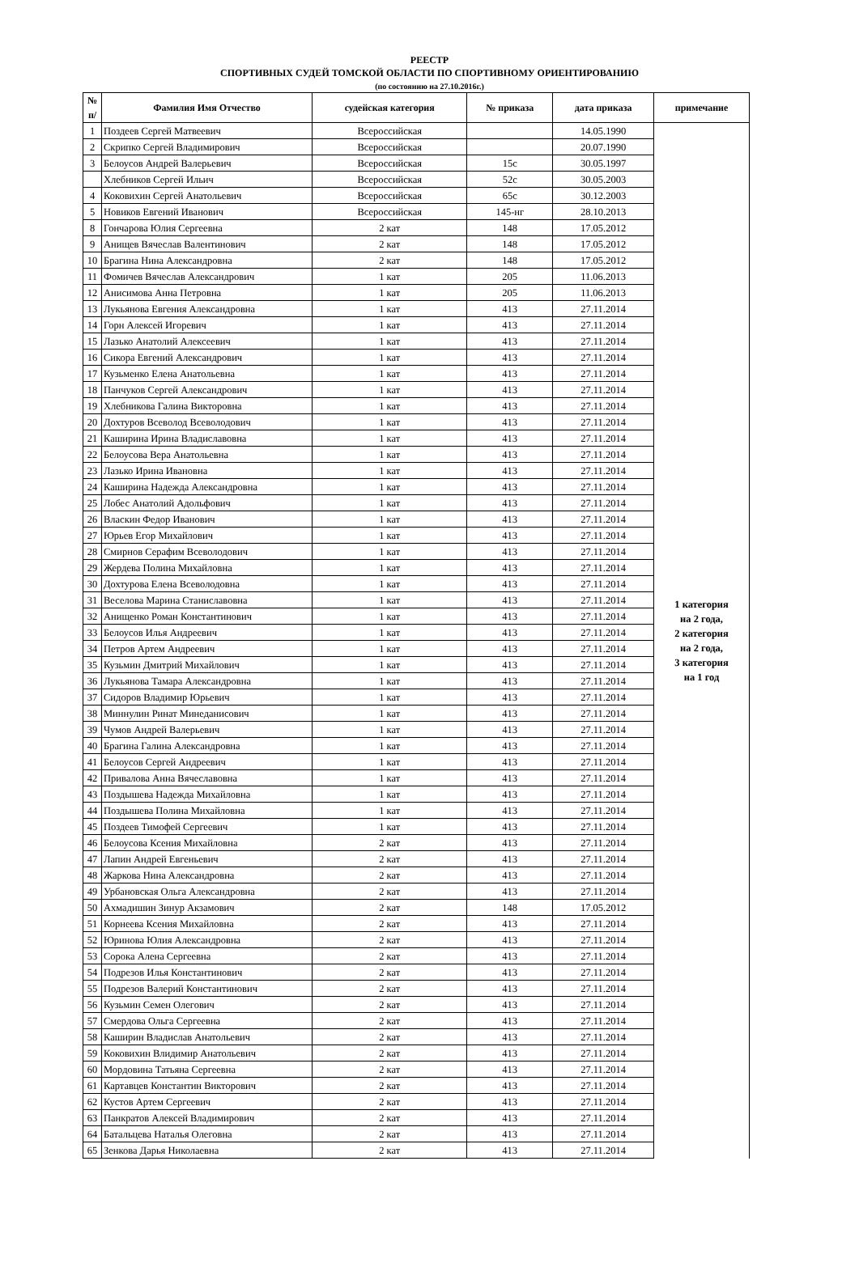РЕЕСТР
СПОРТИВНЫХ СУДЕЙ ТОМСКОЙ ОБЛАСТИ ПО СПОРТИВНОМУ ОРИЕНТИРОВАНИЮ
(по состоянию на 27.10.2016г.)
| № п/ | Фамилия Имя Отчество | судейская категория | № приказа | дата приказа | примечание |
| --- | --- | --- | --- | --- | --- |
| 1 | Поздеев Сергей Матвеевич | Всероссийская | | 14.05.1990 | 1 категория на 2 года, 2 категория на 2 года, 3 категория на 1 год |
| 2 | Скрипко Сергей Владимирович | Всероссийская | | 20.07.1990 | |
| 3 | Белоусов Андрей Валерьевич | Всероссийская | 15с | 30.05.1997 | |
| | Хлебников Сергей Ильич | Всероссийская | 52с | 30.05.2003 | |
| 4 | Коковихин Сергей Анатольевич | Всероссийская | 65с | 30.12.2003 | |
| 5 | Новиков Евгений Иванович | Всероссийская | 145-нг | 28.10.2013 | |
| 8 | Гончарова Юлия Сергеевна | 2 кат | 148 | 17.05.2012 | |
| 9 | Анищев Вячеслав Валентинович | 2 кат | 148 | 17.05.2012 | |
| 10 | Брагина Нина Александровна | 2 кат | 148 | 17.05.2012 | |
| 11 | Фомичев Вячеслав Александрович | 1 кат | 205 | 11.06.2013 | |
| 12 | Анисимова Анна Петровна | 1 кат | 205 | 11.06.2013 | |
| 13 | Лукьянова Евгения Александровна | 1 кат | 413 | 27.11.2014 | |
| 14 | Горн Алексей Игоревич | 1 кат | 413 | 27.11.2014 | |
| 15 | Лазько Анатолий Алексеевич | 1 кат | 413 | 27.11.2014 | |
| 16 | Сикора Евгений Александрович | 1 кат | 413 | 27.11.2014 | |
| 17 | Кузьменко Елена Анатольевна | 1 кат | 413 | 27.11.2014 | |
| 18 | Панчуков Сергей Александрович | 1 кат | 413 | 27.11.2014 | |
| 19 | Хлебникова Галина Викторовна | 1 кат | 413 | 27.11.2014 | |
| 20 | Дохтуров Всеволод Всеволодович | 1 кат | 413 | 27.11.2014 | |
| 21 | Каширина Ирина Владиславовна | 1 кат | 413 | 27.11.2014 | |
| 22 | Белоусова Вера Анатольевна | 1 кат | 413 | 27.11.2014 | |
| 23 | Лазько Ирина Ивановна | 1 кат | 413 | 27.11.2014 | |
| 24 | Каширина Надежда Александровна | 1 кат | 413 | 27.11.2014 | |
| 25 | Лобес Анатолий Адольфович | 1 кат | 413 | 27.11.2014 | |
| 26 | Власкин Федор Иванович | 1 кат | 413 | 27.11.2014 | |
| 27 | Юрьев Егор Михайлович | 1 кат | 413 | 27.11.2014 | |
| 28 | Смирнов Серафим Всеволодович | 1 кат | 413 | 27.11.2014 | |
| 29 | Жердева Полина Михайловна | 1 кат | 413 | 27.11.2014 | |
| 30 | Дохтурова Елена Всеволодовна | 1 кат | 413 | 27.11.2014 | |
| 31 | Веселова Марина Станиславовна | 1 кат | 413 | 27.11.2014 | |
| 32 | Анищенко Роман Константинович | 1 кат | 413 | 27.11.2014 | |
| 33 | Белоусов Илья Андреевич | 1 кат | 413 | 27.11.2014 | |
| 34 | Петров Артем Андреевич | 1 кат | 413 | 27.11.2014 | |
| 35 | Кузьмин Дмитрий Михайлович | 1 кат | 413 | 27.11.2014 | |
| 36 | Лукьянова Тамара Александровна | 1 кат | 413 | 27.11.2014 | |
| 37 | Сидоров Владимир Юрьевич | 1 кат | 413 | 27.11.2014 | |
| 38 | Миннулин Ринат Минеданисович | 1 кат | 413 | 27.11.2014 | |
| 39 | Чумов Андрей Валерьевич | 1 кат | 413 | 27.11.2014 | |
| 40 | Брагина Галина Александровна | 1 кат | 413 | 27.11.2014 | |
| 41 | Белоусов Сергей Андреевич | 1 кат | 413 | 27.11.2014 | |
| 42 | Привалова Анна Вячеславовна | 1 кат | 413 | 27.11.2014 | |
| 43 | Поздышева Надежда Михайловна | 1 кат | 413 | 27.11.2014 | |
| 44 | Поздышева Полина Михайловна | 1 кат | 413 | 27.11.2014 | |
| 45 | Поздеев Тимофей Сергеевич | 1 кат | 413 | 27.11.2014 | |
| 46 | Белоусова Ксения Михайловна | 2 кат | 413 | 27.11.2014 | |
| 47 | Лапин Андрей Евгеньевич | 2 кат | 413 | 27.11.2014 | |
| 48 | Жаркова Нина Александровна | 2 кат | 413 | 27.11.2014 | |
| 49 | Урбановская Ольга Александровна | 2 кат | 413 | 27.11.2014 | |
| 50 | Ахмадишин Зинур Акзамович | 2 кат | 148 | 17.05.2012 | |
| 51 | Корнеева Ксения Михайловна | 2 кат | 413 | 27.11.2014 | |
| 52 | Юринова Юлия Александровна | 2 кат | 413 | 27.11.2014 | |
| 53 | Сорока Алена Сергеевна | 2 кат | 413 | 27.11.2014 | |
| 54 | Подрезов Илья Константинович | 2 кат | 413 | 27.11.2014 | |
| 55 | Подрезов Валерий Константинович | 2 кат | 413 | 27.11.2014 | |
| 56 | Кузьмин Семен Олегович | 2 кат | 413 | 27.11.2014 | |
| 57 | Смердова Ольга Сергеевна | 2 кат | 413 | 27.11.2014 | |
| 58 | Каширин Владислав Анатольевич | 2 кат | 413 | 27.11.2014 | |
| 59 | Коковихин Влидимир Анатольевич | 2 кат | 413 | 27.11.2014 | |
| 60 | Мордовина Татьяна Сергеевна | 2 кат | 413 | 27.11.2014 | |
| 61 | Картавцев Константин Викторович | 2 кат | 413 | 27.11.2014 | |
| 62 | Кустов Артем Сергеевич | 2 кат | 413 | 27.11.2014 | |
| 63 | Панкратов Алексей Владимирович | 2 кат | 413 | 27.11.2014 | |
| 64 | Батальцева Наталья Олеговна | 2 кат | 413 | 27.11.2014 | |
| 65 | Зенкова Дарья Николаевна | 2 кат | 413 | 27.11.2014 | |